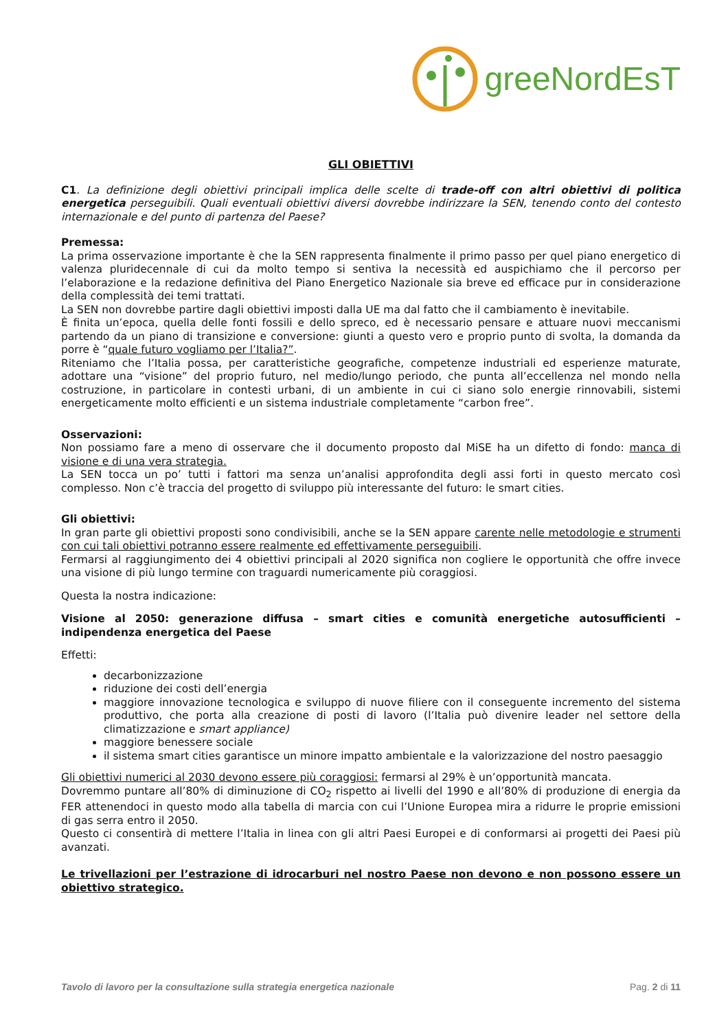greeNordEsT
GLI OBIETTIVI
C1. La definizione degli obiettivi principali implica delle scelte di trade-off con altri obiettivi di politica energetica perseguibili. Quali eventuali obiettivi diversi dovrebbe indirizzare la SEN, tenendo conto del contesto internazionale e del punto di partenza del Paese?
Premessa:
La prima osservazione importante è che la SEN rappresenta finalmente il primo passo per quel piano energetico di valenza pluridecennale di cui da molto tempo si sentiva la necessità ed auspichiamo che il percorso per l’elaborazione e la redazione definitiva del Piano Energetico Nazionale sia breve ed efficace pur in considerazione della complessità dei temi trattati.
La SEN non dovrebbe partire dagli obiettivi imposti dalla UE ma dal fatto che il cambiamento è inevitabile.
È finita un’epoca, quella delle fonti fossili e dello spreco, ed è necessario pensare e attuare nuovi meccanismi partendo da un piano di transizione e conversione: giunti a questo vero e proprio punto di svolta, la domanda da porre è “quale futuro vogliamo per l’Italia?”.
Riteniamo che l’Italia possa, per caratteristiche geografiche, competenze industriali ed esperienze maturate, adottare una “visione” del proprio futuro, nel medio/lungo periodo, che punta all’eccellenza nel mondo nella costruzione, in particolare in contesti urbani, di un ambiente in cui ci siano solo energie rinnovabili, sistemi energeticamente molto efficienti e un sistema industriale completamente “carbon free”.
Osservazioni:
Non possiamo fare a meno di osservare che il documento proposto dal MiSE ha un difetto di fondo: manca di visione e di una vera strategia.
La SEN tocca un po’ tutti i fattori ma senza un’analisi approfondita degli assi forti in questo mercato così complesso. Non c’è traccia del progetto di sviluppo più interessante del futuro: le smart cities.
Gli obiettivi:
In gran parte gli obiettivi proposti sono condivisibili, anche se la SEN appare carente nelle metodologie e strumenti con cui tali obiettivi potranno essere realmente ed effettivamente perseguibili.
Fermarsi al raggiungimento dei 4 obiettivi principali al 2020 significa non cogliere le opportunità che offre invece una visione di più lungo termine con traguardi numericamente più coraggiosi.
Questa la nostra indicazione:
Visione al 2050: generazione diffusa – smart cities e comunità energetiche autosufficienti – indipendenza energetica del Paese
Effetti:
decarbonizzazione
riduzione dei costi dell’energia
maggiore innovazione tecnologica e sviluppo di nuove filiere con il conseguente incremento del sistema produttivo, che porta alla creazione di posti di lavoro (l’Italia può divenire leader nel settore della climatizzazione e smart appliance)
maggiore benessere sociale
il sistema smart cities garantisce un minore impatto ambientale e la valorizzazione del nostro paesaggio
Gli obiettivi numerici al 2030 devono essere più coraggiosi: fermarsi al 29% è un’opportunità mancata.
Dovremmo puntare all’80% di diminuzione di CO<sub>2</sub> rispetto ai livelli del 1990 e all’80% di produzione di energia da FER attenendoci in questo modo alla tabella di marcia con cui l’Unione Europea mira a ridurre le proprie emissioni di gas serra entro il 2050.
Questo ci consentirà di mettere l’Italia in linea con gli altri Paesi Europei e di conformarsi ai progetti dei Paesi più avanzati.
Le trivellazioni per l’estrazione di idrocarburi nel nostro Paese non devono e non possono essere un obiettivo strategico.
Tavolo di lavoro per la consultazione sulla strategia energetica nazionale Pag. 2 di 11